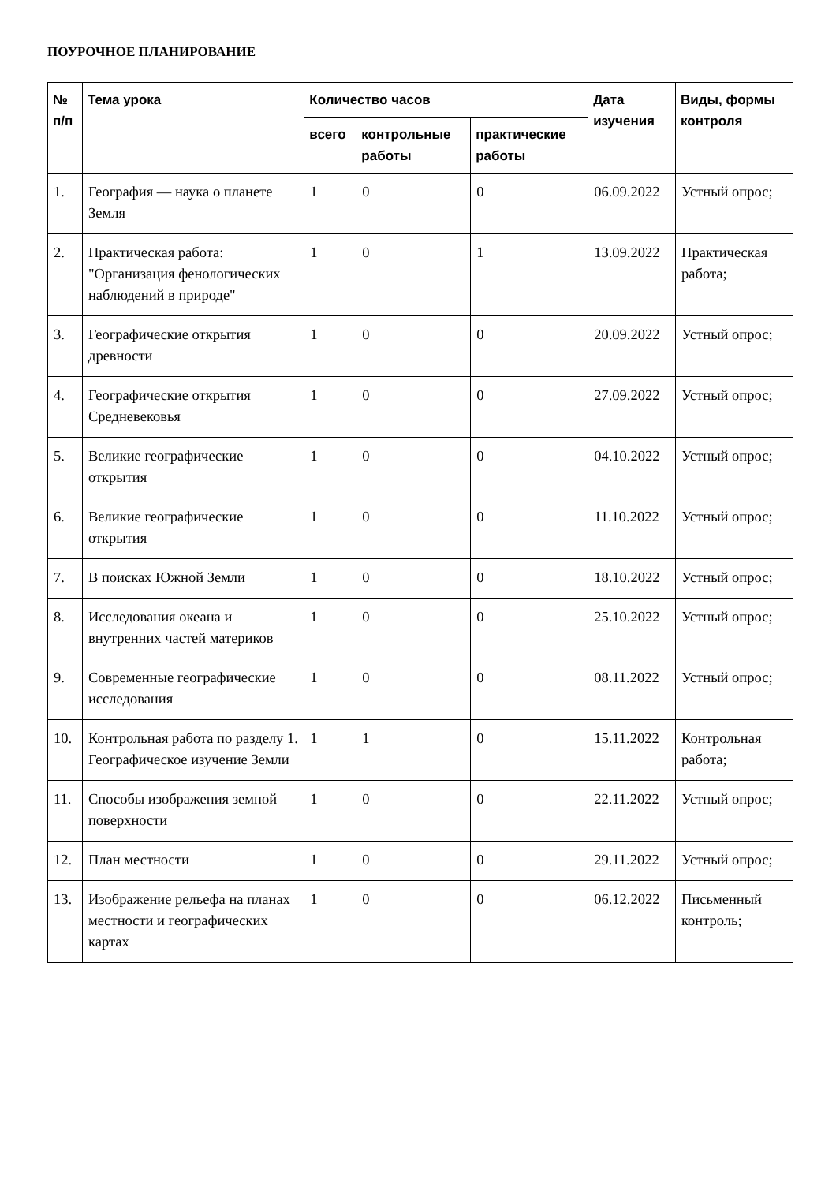ПОУРОЧНОЕ ПЛАНИРОВАНИЕ
| № п/п | Тема урока | Количество часов | | | Дата изучения | Виды, формы контроля |
| --- | --- | --- | --- | --- | --- | --- |
| | | всего | контрольные работы | практические работы | | |
| 1. | География — наука о планете Земля | 1 | 0 | 0 | 06.09.2022 | Устный опрос; |
| 2. | Практическая работа: "Организация фенологических наблюдений в природе" | 1 | 0 | 1 | 13.09.2022 | Практическая работа; |
| 3. | Географические открытия древности | 1 | 0 | 0 | 20.09.2022 | Устный опрос; |
| 4. | Географические открытия Средневековья | 1 | 0 | 0 | 27.09.2022 | Устный опрос; |
| 5. | Великие географические открытия | 1 | 0 | 0 | 04.10.2022 | Устный опрос; |
| 6. | Великие географические открытия | 1 | 0 | 0 | 11.10.2022 | Устный опрос; |
| 7. | В поисках Южной Земли | 1 | 0 | 0 | 18.10.2022 | Устный опрос; |
| 8. | Исследования океана и внутренних частей материков | 1 | 0 | 0 | 25.10.2022 | Устный опрос; |
| 9. | Современные географические исследования | 1 | 0 | 0 | 08.11.2022 | Устный опрос; |
| 10. | Контрольная работа по разделу 1. Географическое изучение Земли | 1 | 1 | 0 | 15.11.2022 | Контрольная работа; |
| 11. | Способы изображения земной поверхности | 1 | 0 | 0 | 22.11.2022 | Устный опрос; |
| 12. | План местности | 1 | 0 | 0 | 29.11.2022 | Устный опрос; |
| 13. | Изображение рельефа на планах местности и географических картах | 1 | 0 | 0 | 06.12.2022 | Письменный контроль; |